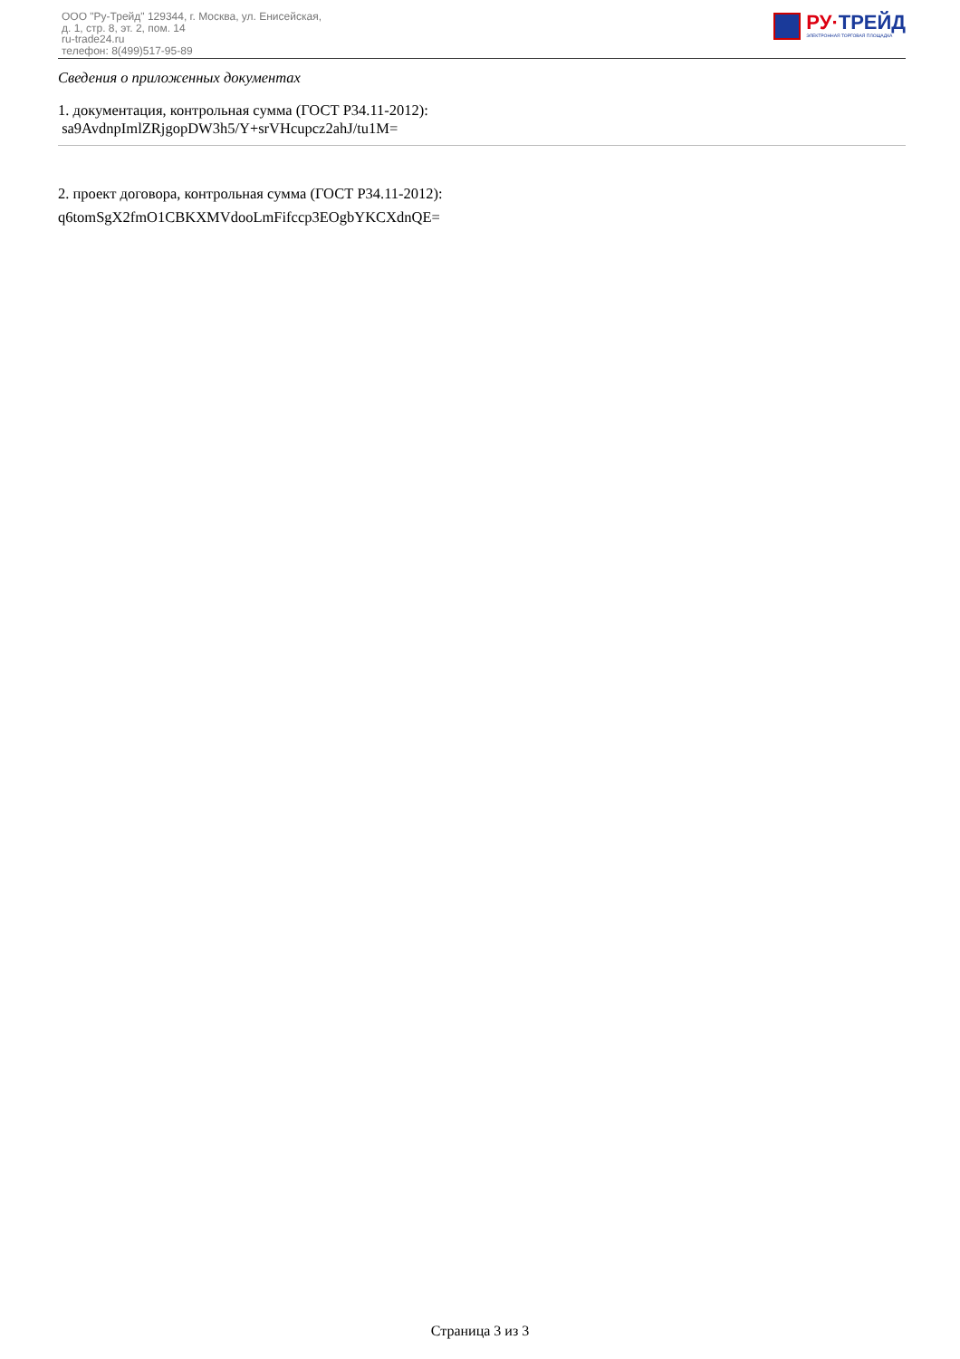ООО "Ру-Трейд" 129344, г. Москва, ул. Енисейская,
д. 1, стр. 8, эт. 2, пом. 14
ru-trade24.ru
телефон: 8(499)517-95-89
РУ·ТРЕЙД
ЭЛЕКТРОННАЯ ТОРГОВАЯ ПЛОЩАДКА
Сведения о приложенных документах
1. документация, контрольная сумма (ГОСТ Р34.11-2012):
sa9AvdnpImlZRjgopDW3h5/Y+srVHcupcz2ahJ/tu1M=
2. проект договора, контрольная сумма (ГОСТ Р34.11-2012):
q6tomSgX2fmO1CBKXMVdooLmFifccp3EOgbYKCXdnQE=
Страница 3 из 3